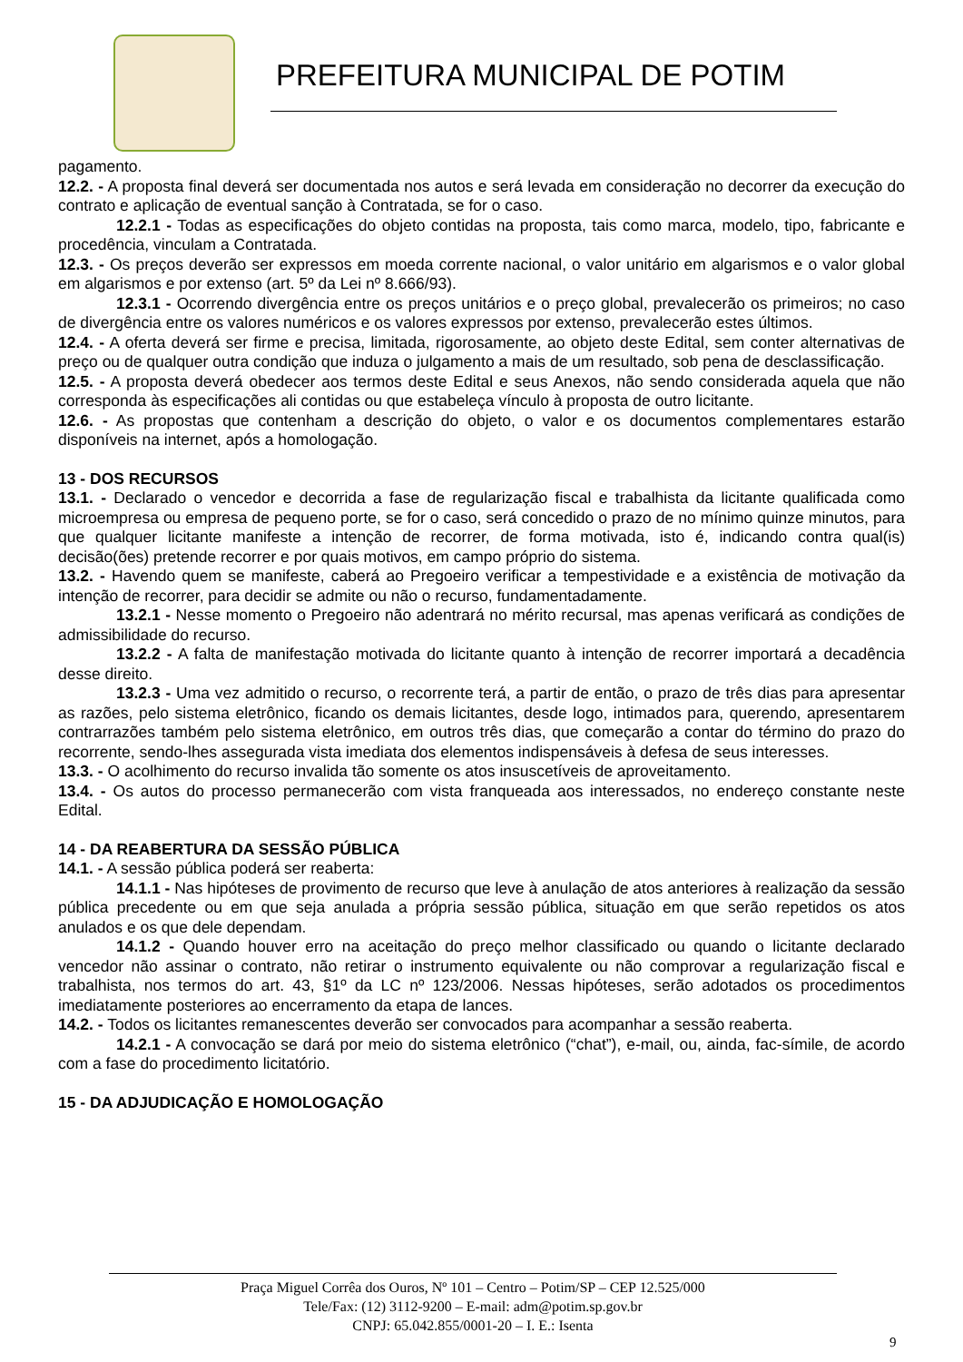PREFEITURA MUNICIPAL DE POTIM
pagamento.
12.2. - A proposta final deverá ser documentada nos autos e será levada em consideração no decorrer da execução do contrato e aplicação de eventual sanção à Contratada, se for o caso.
12.2.1 - Todas as especificações do objeto contidas na proposta, tais como marca, modelo, tipo, fabricante e procedência, vinculam a Contratada.
12.3. - Os preços deverão ser expressos em moeda corrente nacional, o valor unitário em algarismos e o valor global em algarismos e por extenso (art. 5º da Lei nº 8.666/93).
12.3.1 - Ocorrendo divergência entre os preços unitários e o preço global, prevalecerão os primeiros; no caso de divergência entre os valores numéricos e os valores expressos por extenso, prevalecerão estes últimos.
12.4. - A oferta deverá ser firme e precisa, limitada, rigorosamente, ao objeto deste Edital, sem conter alternativas de preço ou de qualquer outra condição que induza o julgamento a mais de um resultado, sob pena de desclassificação.
12.5. - A proposta deverá obedecer aos termos deste Edital e seus Anexos, não sendo considerada aquela que não corresponda às especificações ali contidas ou que estabeleça vínculo à proposta de outro licitante.
12.6. - As propostas que contenham a descrição do objeto, o valor e os documentos complementares estarão disponíveis na internet, após a homologação.
13 - DOS RECURSOS
13.1. - Declarado o vencedor e decorrida a fase de regularização fiscal e trabalhista da licitante qualificada como microempresa ou empresa de pequeno porte, se for o caso, será concedido o prazo de no mínimo quinze minutos, para que qualquer licitante manifeste a intenção de recorrer, de forma motivada, isto é, indicando contra qual(is) decisão(ões) pretende recorrer e por quais motivos, em campo próprio do sistema.
13.2. - Havendo quem se manifeste, caberá ao Pregoeiro verificar a tempestividade e a existência de motivação da intenção de recorrer, para decidir se admite ou não o recurso, fundamentadamente.
13.2.1 - Nesse momento o Pregoeiro não adentrará no mérito recursal, mas apenas verificará as condições de admissibilidade do recurso.
13.2.2 - A falta de manifestação motivada do licitante quanto à intenção de recorrer importará a decadência desse direito.
13.2.3 - Uma vez admitido o recurso, o recorrente terá, a partir de então, o prazo de três dias para apresentar as razões, pelo sistema eletrônico, ficando os demais licitantes, desde logo, intimados para, querendo, apresentarem contrarrazões também pelo sistema eletrônico, em outros três dias, que começarão a contar do término do prazo do recorrente, sendo-lhes assegurada vista imediata dos elementos indispensáveis à defesa de seus interesses.
13.3. - O acolhimento do recurso invalida tão somente os atos insuscetíveis de aproveitamento.
13.4. - Os autos do processo permanecerão com vista franqueada aos interessados, no endereço constante neste Edital.
14 - DA REABERTURA DA SESSÃO PÚBLICA
14.1. - A sessão pública poderá ser reaberta:
14.1.1 - Nas hipóteses de provimento de recurso que leve à anulação de atos anteriores à realização da sessão pública precedente ou em que seja anulada a própria sessão pública, situação em que serão repetidos os atos anulados e os que dele dependam.
14.1.2 - Quando houver erro na aceitação do preço melhor classificado ou quando o licitante declarado vencedor não assinar o contrato, não retirar o instrumento equivalente ou não comprovar a regularização fiscal e trabalhista, nos termos do art. 43, §1º da LC nº 123/2006. Nessas hipóteses, serão adotados os procedimentos imediatamente posteriores ao encerramento da etapa de lances.
14.2. - Todos os licitantes remanescentes deverão ser convocados para acompanhar a sessão reaberta.
14.2.1 - A convocação se dará por meio do sistema eletrônico (“chat”), e-mail, ou, ainda, fac-símile, de acordo com a fase do procedimento licitatório.
15 - DA ADJUDICAÇÃO E HOMOLOGAÇÃO
Praça Miguel Corrêa dos Ouros, Nº 101 – Centro – Potim/SP – CEP 12.525/000
Tele/Fax: (12) 3112-9200 – E-mail: adm@potim.sp.gov.br
CNPJ: 65.042.855/0001-20 – I. E.: Isenta
9